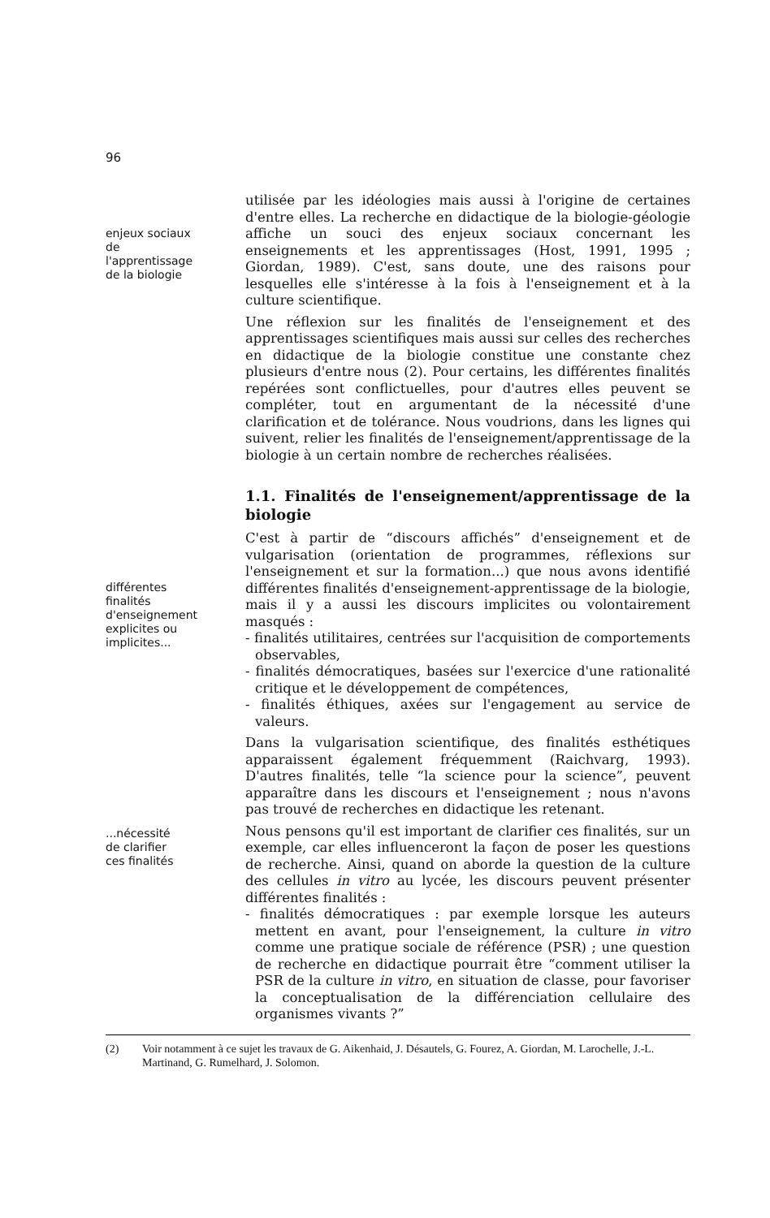96
enjeux sociaux
de
l'apprentissage
de la biologie
utilisée par les idéologies mais aussi à l'origine de certaines d'entre elles. La recherche en didactique de la biologie-géologie affiche un souci des enjeux sociaux concernant les enseignements et les apprentissages (Host, 1991, 1995 ; Giordan, 1989). C'est, sans doute, une des raisons pour lesquelles elle s'intéresse à la fois à l'enseignement et à la culture scientifique.
Une réflexion sur les finalités de l'enseignement et des apprentissages scientifiques mais aussi sur celles des recherches en didactique de la biologie constitue une constante chez plusieurs d'entre nous (2). Pour certains, les différentes finalités repérées sont conflictuelles, pour d'autres elles peuvent se compléter, tout en argumentant de la nécessité d'une clarification et de tolérance. Nous voudrions, dans les lignes qui suivent, relier les finalités de l'enseignement/apprentissage de la biologie à un certain nombre de recherches réalisées.
1.1. Finalités de l'enseignement/apprentissage de la biologie
différentes
finalités
d'enseignement
explicites ou
implicites...
C'est à partir de “discours affichés” d'enseignement et de vulgarisation (orientation de programmes, réflexions sur l'enseignement et sur la formation...) que nous avons identifié différentes finalités d'enseignement-apprentissage de la biologie, mais il y a aussi les discours implicites ou volontairement masqués :
- finalités utilitaires, centrées sur l'acquisition de comportements observables,
- finalités démocratiques, basées sur l'exercice d'une rationalité critique et le développement de compétences,
- finalités éthiques, axées sur l'engagement au service de valeurs.
Dans la vulgarisation scientifique, des finalités esthétiques apparaissent également fréquemment (Raichvarg, 1993). D'autres finalités, telle “la science pour la science”, peuvent apparaître dans les discours et l'enseignement ; nous n'avons pas trouvé de recherches en didactique les retenant.
...nécessité
de clarifier
ces finalités
Nous pensons qu'il est important de clarifier ces finalités, sur un exemple, car elles influenceront la façon de poser les questions de recherche. Ainsi, quand on aborde la question de la culture des cellules in vitro au lycée, les discours peuvent présenter différentes finalités :
- finalités démocratiques : par exemple lorsque les auteurs mettent en avant, pour l'enseignement, la culture in vitro comme une pratique sociale de référence (PSR) ; une question de recherche en didactique pourrait être “comment utiliser la PSR de la culture in vitro, en situation de classe, pour favoriser la conceptualisation de la différenciation cellulaire des organismes vivants ?”
(2) Voir notamment à ce sujet les travaux de G. Aikenhaid, J. Désautels, G. Fourez, A. Giordan, M. Larochelle, J.-L. Martinand, G. Rumelhard, J. Solomon.